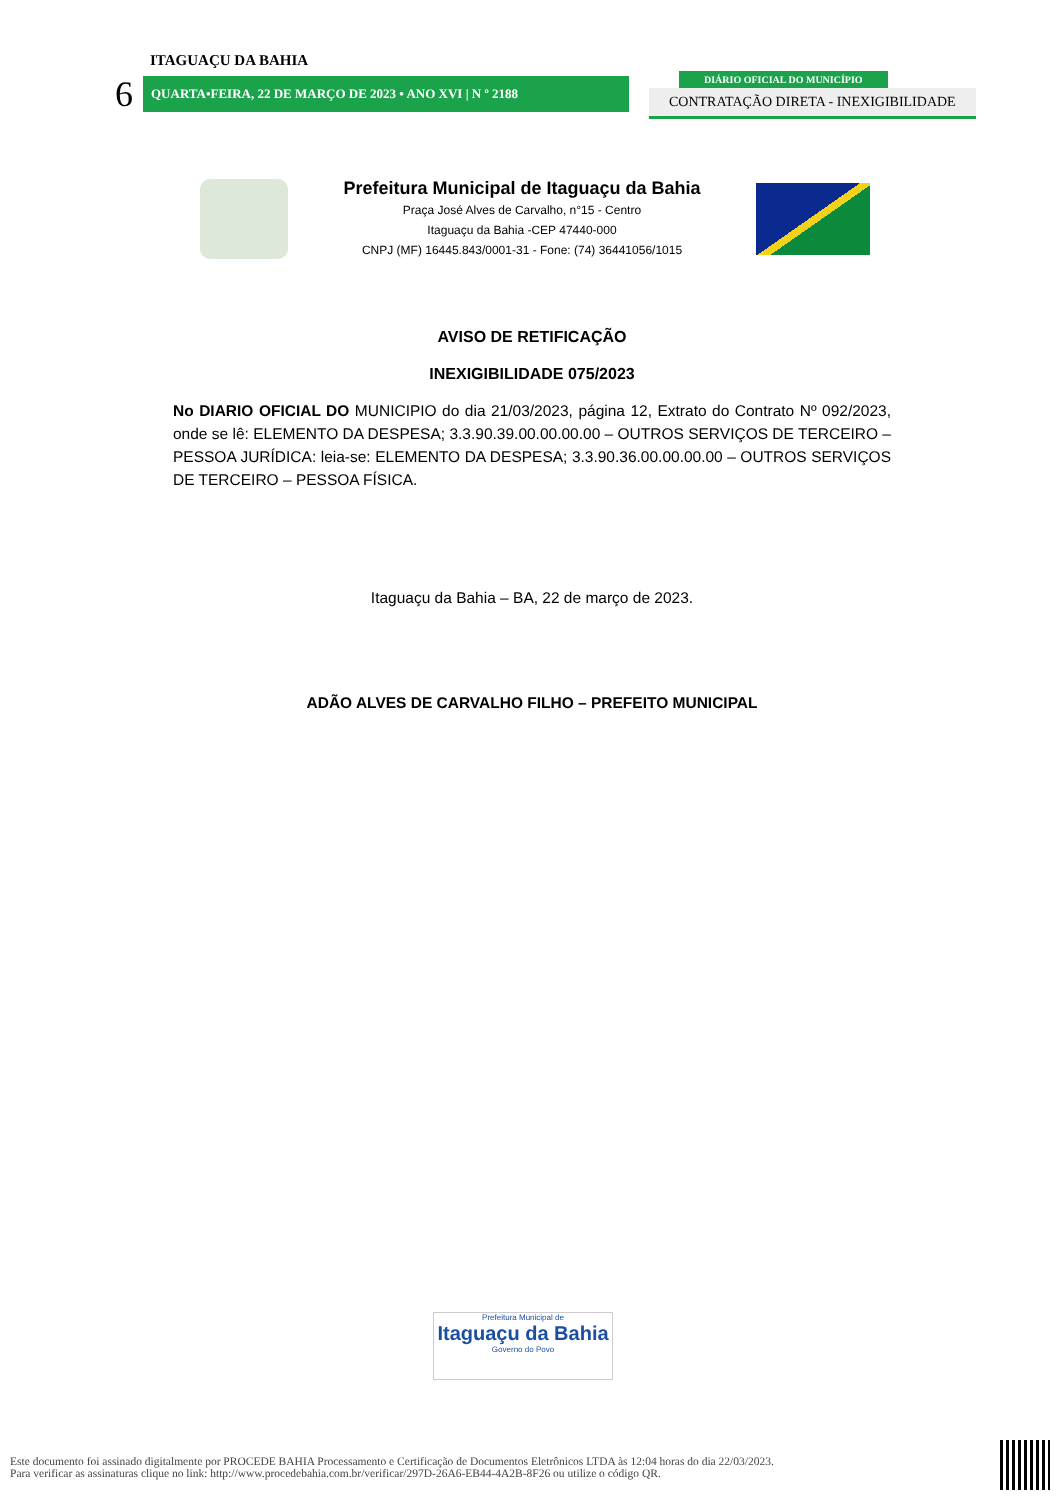ITAGUAÇU DA BAHIA
6
QUARTA•FEIRA, 22 DE MARÇO DE 2023 • ANO XVI | N º 2188
DIÁRIO OFICIAL DO MUNICÍPIO
CONTRATAÇÃO DIRETA - INEXIGIBILIDADE
Prefeitura Municipal de Itaguaçu da Bahia
Praça José Alves de Carvalho, n°15 - Centro
Itaguaçu da Bahia -CEP 47440-000
CNPJ (MF) 16445.843/0001-31 - Fone: (74) 36441056/1015
AVISO DE RETIFICAÇÃO
INEXIGIBILIDADE 075/2023
No DIARIO OFICIAL DO MUNICIPIO do dia 21/03/2023, página 12, Extrato do Contrato Nº 092/2023, onde se lê: ELEMENTO DA DESPESA; 3.3.90.39.00.00.00.00 – OUTROS SERVIÇOS DE TERCEIRO – PESSOA JURÍDICA: leia-se: ELEMENTO DA DESPESA; 3.3.90.36.00.00.00.00 – OUTROS SERVIÇOS DE TERCEIRO – PESSOA FÍSICA.
Itaguaçu da Bahia – BA, 22 de março de 2023.
ADÃO ALVES DE CARVALHO FILHO – PREFEITO MUNICIPAL
Prefeitura Municipal de
Itaguaçu da Bahia
Governo do Povo
Este documento foi assinado digitalmente por PROCEDE BAHIA Processamento e Certificação de Documentos Eletrônicos LTDA às 12:04 horas do dia 22/03/2023.
Para verificar as assinaturas clique no link: http://www.procedebahia.com.br/verificar/297D-26A6-EB44-4A2B-8F26 ou utilize o código QR.